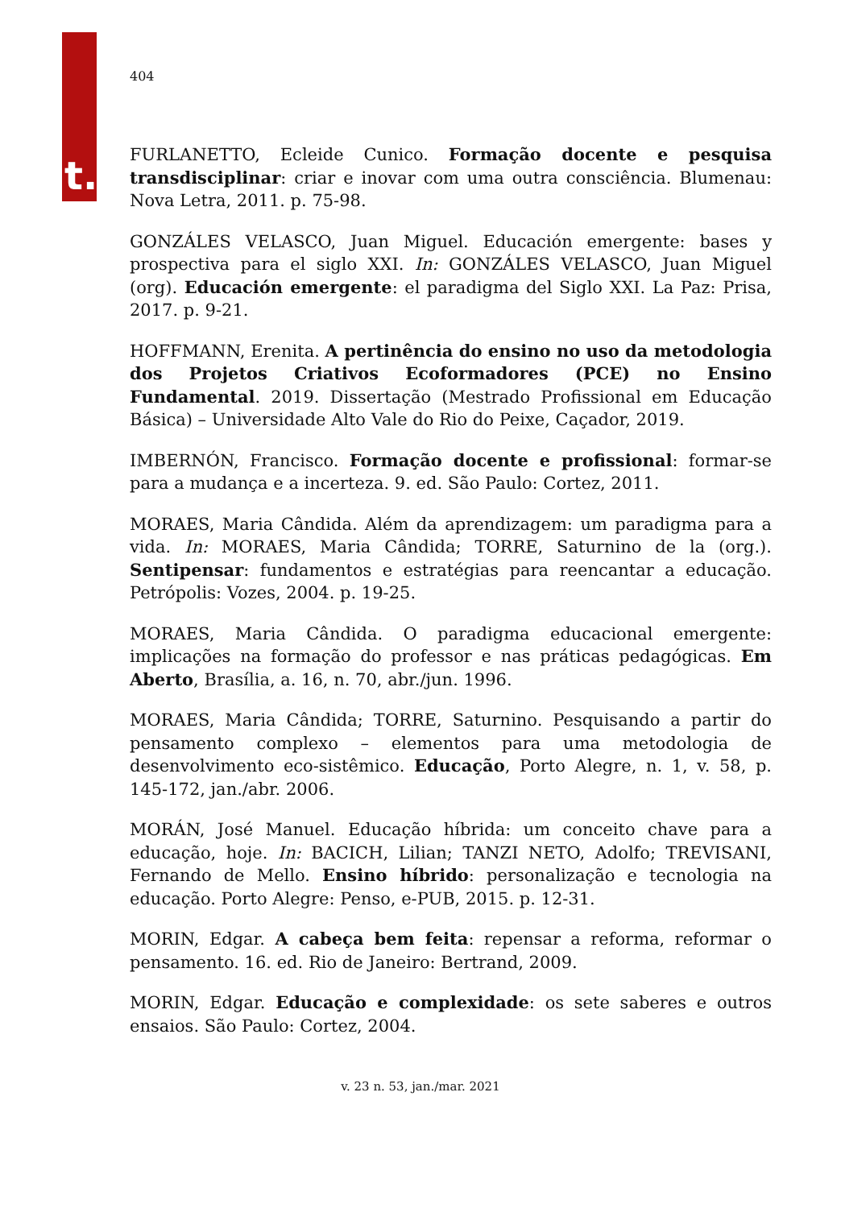t.
404
FURLANETTO, Ecleide Cunico. Formação docente e pesquisa transdisciplinar: criar e inovar com uma outra consciência. Blumenau: Nova Letra, 2011. p. 75-98.
GONZÁLES VELASCO, Juan Miguel. Educación emergente: bases y prospectiva para el siglo XXI. In: GONZÁLES VELASCO, Juan Miguel (org). Educación emergente: el paradigma del Siglo XXI. La Paz: Prisa, 2017. p. 9-21.
HOFFMANN, Erenita. A pertinência do ensino no uso da metodologia dos Projetos Criativos Ecoformadores (PCE) no Ensino Fundamental. 2019. Dissertação (Mestrado Profissional em Educação Básica) – Universidade Alto Vale do Rio do Peixe, Caçador, 2019.
IMBERNÓN, Francisco. Formação docente e profissional: formar-se para a mudança e a incerteza. 9. ed. São Paulo: Cortez, 2011.
MORAES, Maria Cândida. Além da aprendizagem: um paradigma para a vida. In: MORAES, Maria Cândida; TORRE, Saturnino de la (org.). Sentipensar: fundamentos e estratégias para reencantar a educação. Petrópolis: Vozes, 2004. p. 19-25.
MORAES, Maria Cândida. O paradigma educacional emergente: implicações na formação do professor e nas práticas pedagógicas. Em Aberto, Brasília, a. 16, n. 70, abr./jun. 1996.
MORAES, Maria Cândida; TORRE, Saturnino. Pesquisando a partir do pensamento complexo – elementos para uma metodologia de desenvolvimento eco-sistêmico. Educação, Porto Alegre, n. 1, v. 58, p. 145-172, jan./abr. 2006.
MORÁN, José Manuel. Educação híbrida: um conceito chave para a educação, hoje. In: BACICH, Lilian; TANZI NETO, Adolfo; TREVISANI, Fernando de Mello. Ensino híbrido: personalização e tecnologia na educação. Porto Alegre: Penso, e-PUB, 2015. p. 12-31.
MORIN, Edgar. A cabeça bem feita: repensar a reforma, reformar o pensamento. 16. ed. Rio de Janeiro: Bertrand, 2009.
MORIN, Edgar. Educação e complexidade: os sete saberes e outros ensaios. São Paulo: Cortez, 2004.
v. 23 n. 53, jan./mar. 2021